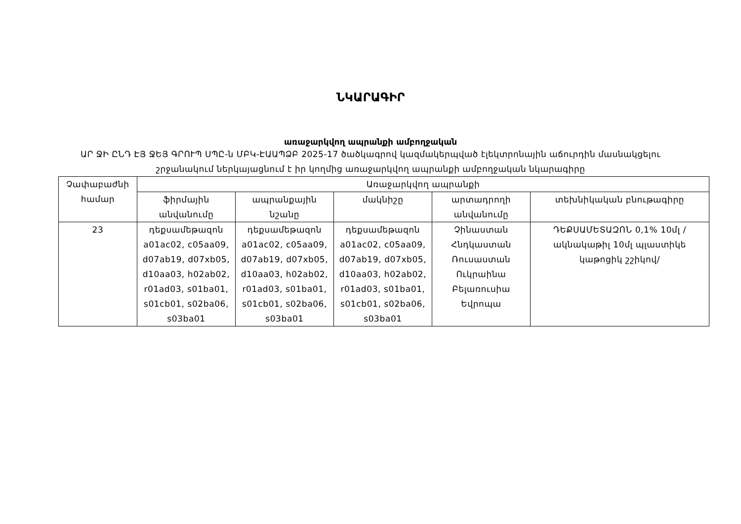ՆԿԱՐԱԳԻՐ
առաջարկվող ապրանքի ամբողջական
ԱՐ ՋԻ ԸՆԴ ԷՅ ՋԵՅ ԳՐՈՒՊ ՍՊԸ-ն ՄԲԿ-ԷԱԱՊՁԲ 2025-17 ծածկագրով կազմակերպված էլեկտրոնային աճուրդին մասնակցելու շրջանակում ներկայացնում է իր կողմից առաջարկվող ապրանքի ամբողջական նկարագիրը
| Չափաբաժնի համար | Առաջարկվող ապրանքի | | | | |
| --- | --- | --- | --- | --- | --- |
| | ֆիրմային անվանումը | ապրանքային նշանը | մակնիշը | արտադրողի անվանումը | տեխնիկական բնութագիրը |
| 23 | դեքսամեթազոն a01ac02, c05aa09, d07ab19, d07xb05, d10aa03, h02ab02, r01ad03, s01ba01, s01cb01, s02ba06, s03ba01 | դեքսամեթազոն a01ac02, c05aa09, d07ab19, d07xb05, d10aa03, h02ab02, r01ad03, s01ba01, s01cb01, s02ba06, s03ba01 | դեքսամեթազոն a01ac02, c05aa09, d07ab19, d07xb05, d10aa03, h02ab02, r01ad03, s01ba01, s01cb01, s02ba06, s03ba01 | Չինաստան Հնդկաստան Ռուսաստան Ուկրաինա Բելառուսիա Եվրոպա | ԴԵՔՍԱՄԵՏԱԶՈՆ 0,1% 10մլ /ակնակաթիլ 10մլ պլաստիկե կաթոցիկ շշիկով/ |